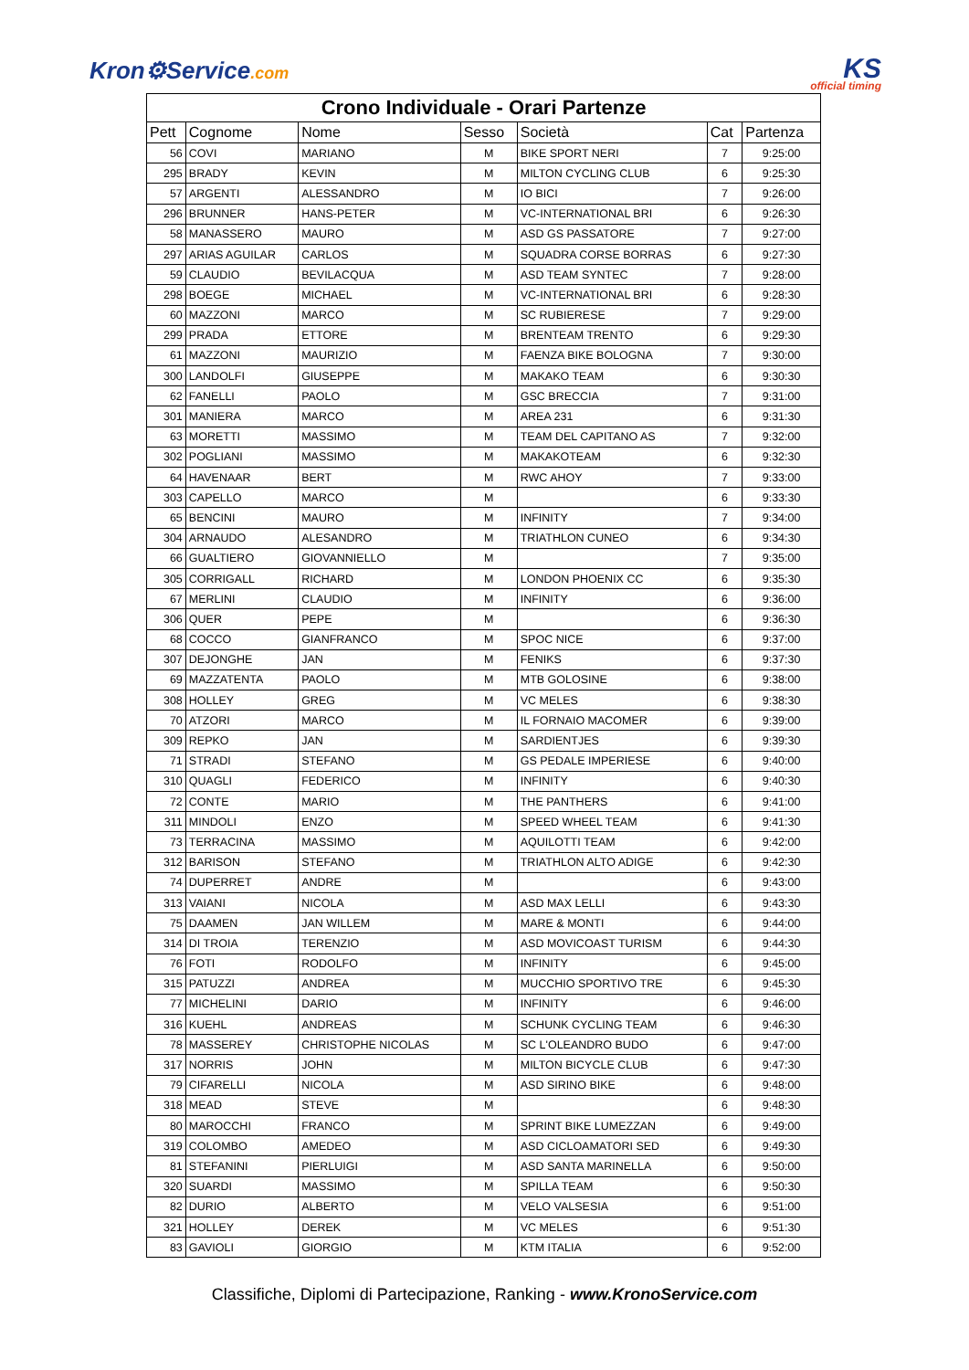Kron⚙Service.com
KS
official timing
| Crono Individuale - Orari Partenze | | | | | | |
| --- | --- | --- | --- | --- | --- | --- |
| Pett | Cognome | Nome | Sesso | Società | Cat | Partenza |
| 56 | COVI | MARIANO | M | BIKE SPORT NERI | 7 | 9:25:00 |
| 295 | BRADY | KEVIN | M | MILTON CYCLING CLUB | 6 | 9:25:30 |
| 57 | ARGENTI | ALESSANDRO | M | IO BICI | 7 | 9:26:00 |
| 296 | BRUNNER | HANS-PETER | M | VC-INTERNATIONAL BRI | 6 | 9:26:30 |
| 58 | MANASSERO | MAURO | M | ASD GS PASSATORE | 7 | 9:27:00 |
| 297 | ARIAS AGUILAR | CARLOS | M | SQUADRA CORSE BORRAS | 6 | 9:27:30 |
| 59 | CLAUDIO | BEVILACQUA | M | ASD TEAM SYNTEC | 7 | 9:28:00 |
| 298 | BOEGE | MICHAEL | M | VC-INTERNATIONAL BRI | 6 | 9:28:30 |
| 60 | MAZZONI | MARCO | M | SC RUBIERESE | 7 | 9:29:00 |
| 299 | PRADA | ETTORE | M | BRENTEAM TRENTO | 6 | 9:29:30 |
| 61 | MAZZONI | MAURIZIO | M | FAENZA BIKE BOLOGNA | 7 | 9:30:00 |
| 300 | LANDOLFI | GIUSEPPE | M | MAKAKO TEAM | 6 | 9:30:30 |
| 62 | FANELLI | PAOLO | M | GSC BRECCIA | 7 | 9:31:00 |
| 301 | MANIERA | MARCO | M | AREA 231 | 6 | 9:31:30 |
| 63 | MORETTI | MASSIMO | M | TEAM DEL CAPITANO AS | 7 | 9:32:00 |
| 302 | POGLIANI | MASSIMO | M | MAKAKOTEAM | 6 | 9:32:30 |
| 64 | HAVENAAR | BERT | M | RWC AHOY | 7 | 9:33:00 |
| 303 | CAPELLO | MARCO | M | | 6 | 9:33:30 |
| 65 | BENCINI | MAURO | M | INFINITY | 7 | 9:34:00 |
| 304 | ARNAUDO | ALESANDRO | M | TRIATHLON CUNEO | 6 | 9:34:30 |
| 66 | GUALTIERO | GIOVANNIELLO | M | | 7 | 9:35:00 |
| 305 | CORRIGALL | RICHARD | M | LONDON PHOENIX CC | 6 | 9:35:30 |
| 67 | MERLINI | CLAUDIO | M | INFINITY | 6 | 9:36:00 |
| 306 | QUER | PEPE | M | | 6 | 9:36:30 |
| 68 | COCCO | GIANFRANCO | M | SPOC NICE | 6 | 9:37:00 |
| 307 | DEJONGHE | JAN | M | FENIKS | 6 | 9:37:30 |
| 69 | MAZZATENTA | PAOLO | M | MTB GOLOSINE | 6 | 9:38:00 |
| 308 | HOLLEY | GREG | M | VC MELES | 6 | 9:38:30 |
| 70 | ATZORI | MARCO | M | IL FORNAIO MACOMER | 6 | 9:39:00 |
| 309 | REPKO | JAN | M | SARDIENTJES | 6 | 9:39:30 |
| 71 | STRADI | STEFANO | M | GS PEDALE IMPERIESE | 6 | 9:40:00 |
| 310 | QUAGLI | FEDERICO | M | INFINITY | 6 | 9:40:30 |
| 72 | CONTE | MARIO | M | THE PANTHERS | 6 | 9:41:00 |
| 311 | MINDOLI | ENZO | M | SPEED WHEEL TEAM | 6 | 9:41:30 |
| 73 | TERRACINA | MASSIMO | M | AQUILOTTI TEAM | 6 | 9:42:00 |
| 312 | BARISON | STEFANO | M | TRIATHLON ALTO ADIGE | 6 | 9:42:30 |
| 74 | DUPERRET | ANDRE | M | | 6 | 9:43:00 |
| 313 | VAIANI | NICOLA | M | ASD MAX LELLI | 6 | 9:43:30 |
| 75 | DAAMEN | JAN WILLEM | M | MARE & MONTI | 6 | 9:44:00 |
| 314 | DI TROIA | TERENZIO | M | ASD MOVICOAST TURISM | 6 | 9:44:30 |
| 76 | FOTI | RODOLFO | M | INFINITY | 6 | 9:45:00 |
| 315 | PATUZZI | ANDREA | M | MUCCHIO SPORTIVO TRE | 6 | 9:45:30 |
| 77 | MICHELINI | DARIO | M | INFINITY | 6 | 9:46:00 |
| 316 | KUEHL | ANDREAS | M | SCHUNK CYCLING TEAM | 6 | 9:46:30 |
| 78 | MASSEREY | CHRISTOPHE NICOLAS | M | SC L'OLEANDRO BUDO | 6 | 9:47:00 |
| 317 | NORRIS | JOHN | M | MILTON BICYCLE CLUB | 6 | 9:47:30 |
| 79 | CIFARELLI | NICOLA | M | ASD SIRINO BIKE | 6 | 9:48:00 |
| 318 | MEAD | STEVE | M | | 6 | 9:48:30 |
| 80 | MAROCCHI | FRANCO | M | SPRINT BIKE LUMEZZAN | 6 | 9:49:00 |
| 319 | COLOMBO | AMEDEO | M | ASD CICLOAMATORI SED | 6 | 9:49:30 |
| 81 | STEFANINI | PIERLUIGI | M | ASD SANTA MARINELLA | 6 | 9:50:00 |
| 320 | SUARDI | MASSIMO | M | SPILLA TEAM | 6 | 9:50:30 |
| 82 | DURIO | ALBERTO | M | VELO VALSESIA | 6 | 9:51:00 |
| 321 | HOLLEY | DEREK | M | VC MELES | 6 | 9:51:30 |
| 83 | GAVIOLI | GIORGIO | M | KTM ITALIA | 6 | 9:52:00 |
Classifiche, Diplomi di Partecipazione, Ranking - www.KronoService.com